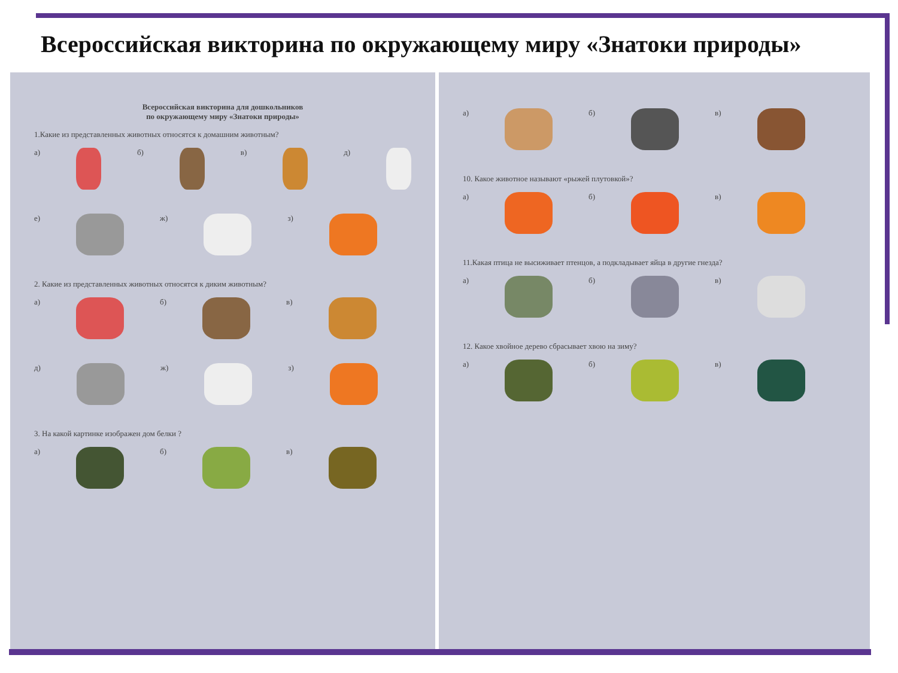Всероссийская викторина по окружающему миру «Знатоки природы»
Всероссийская викторина для дошкольников
по окружающему миру «Знатоки природы»
1.Какие из представленных животных относятся к домашним животным?
а) б) в) д)
е) ж) з)
2. Какие из представленных животных относятся к диким животным?
а) б) в)
д) ж) з)
3. На какой картинке изображен дом белки ?
а) б) в)
а) б) в)
10. Какое животное называют «рыжей плутовкой»?
а) б) в)
11.Какая птица не высиживает птенцов, а подкладывает яйца в другие гнезда?
а) б) в)
12. Какое хвойное дерево сбрасывает хвою на зиму?
а) б) в)